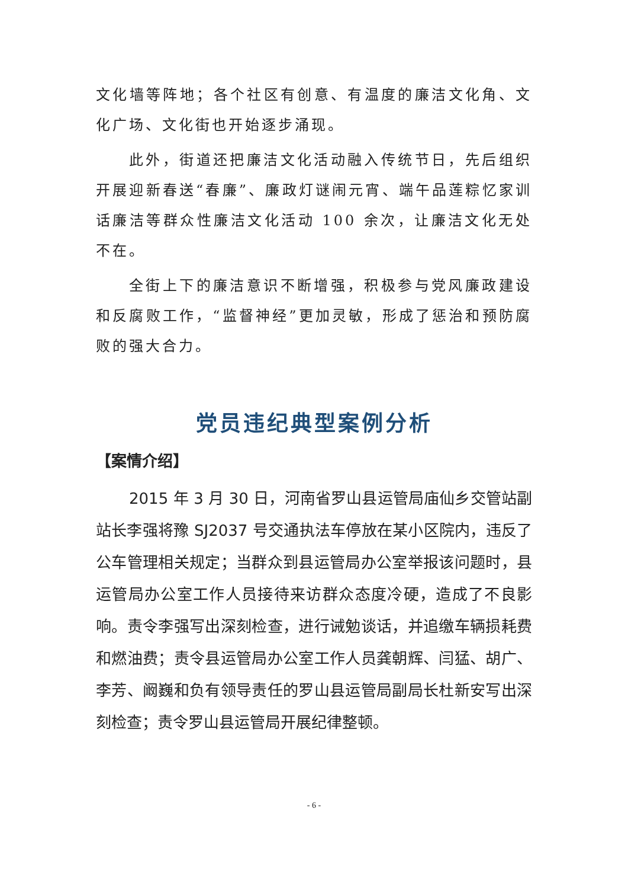文化墙等阵地；各个社区有创意、有温度的廉洁文化角、文化广场、文化街也开始逐步涌现。
此外，街道还把廉洁文化活动融入传统节日，先后组织开展迎新春送“春廉”、廉政灯谜闹元宵、端午品莲粽忆家训话廉洁等群众性廉洁文化活动 100 余次，让廉洁文化无处不在。
全街上下的廉洁意识不断增强，积极参与党风廉政建设和反腐败工作，“监督神经”更加灵敏，形成了惩治和预防腐败的强大合力。
党员违纪典型案例分析
【案情介绍】
2015 年 3 月 30 日，河南省罗山县运管局庙仙乡交管站副站长李强将豫 SJ2037 号交通执法车停放在某小区院内，违反了公车管理相关规定；当群众到县运管局办公室举报该问题时，县运管局办公室工作人员接待来访群众态度冷硬，造成了不良影响。责令李强写出深刻检查，进行诫勉谈话，并追缴车辆损耗费和燃油费；责令县运管局办公室工作人员龚朝辉、闫猛、胡广、李芳、阚巍和负有领导责任的罗山县运管局副局长杜新安写出深刻检查；责令罗山县运管局开展纪律整顿。
- 6 -